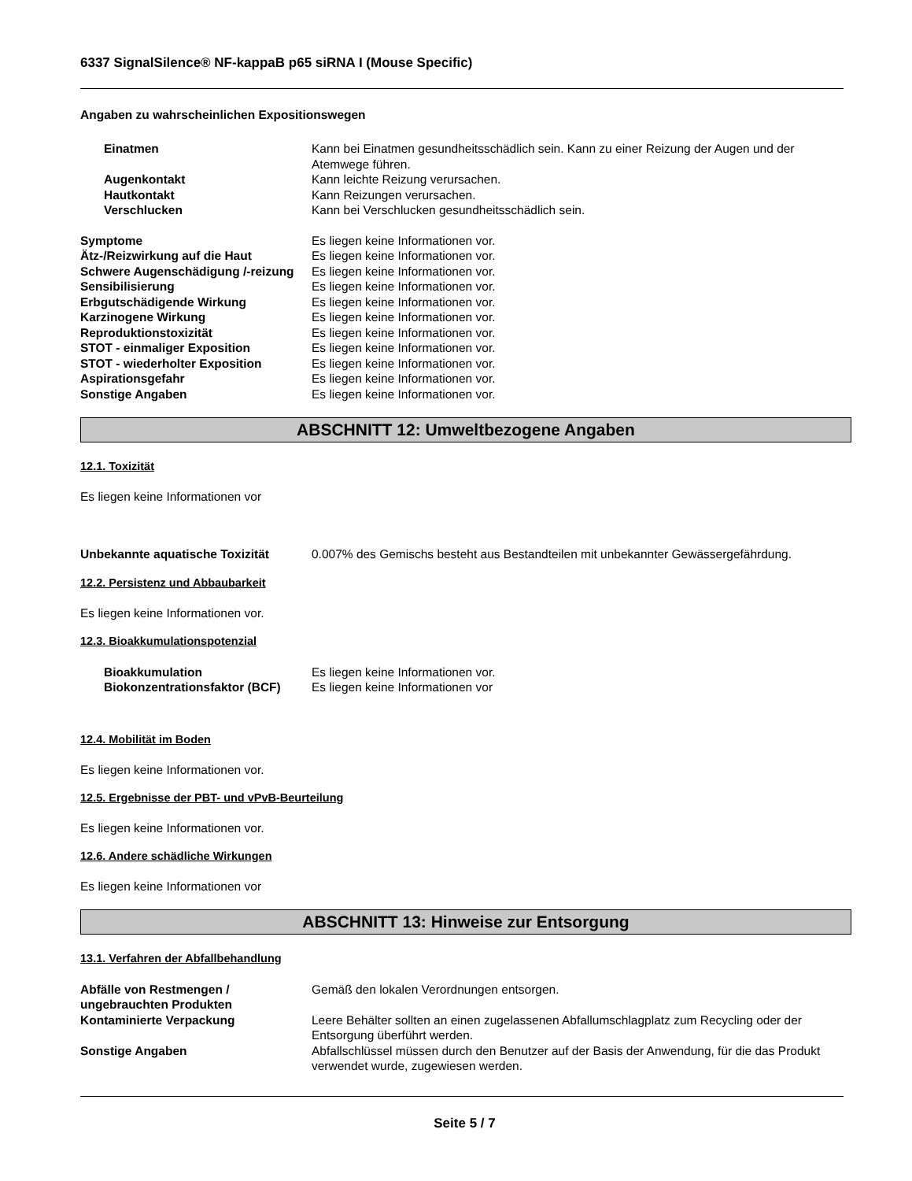6337 SignalSilence® NF-kappaB p65 siRNA I (Mouse Specific)
Angaben zu wahrscheinlichen Expositionswegen
Einatmen Kann bei Einatmen gesundheitsschädlich sein. Kann zu einer Reizung der Augen und der Atemwege führen.
Augenkontakt Kann leichte Reizung verursachen.
Hautkontakt Kann Reizungen verursachen.
Verschlucken Kann bei Verschlucken gesundheitsschädlich sein.
Symptome Es liegen keine Informationen vor.
Ätz-/Reizwirkung auf die Haut Es liegen keine Informationen vor.
Schwere Augenschädigung /-reizung
Es liegen keine Informationen vor.
Sensibilisierung Es liegen keine Informationen vor.
Erbgutschädigende Wirkung Es liegen keine Informationen vor.
Karzinogene Wirkung Es liegen keine Informationen vor.
Reproduktionstoxizität Es liegen keine Informationen vor.
STOT - einmaliger Exposition Es liegen keine Informationen vor.
STOT - wiederholter Exposition Es liegen keine Informationen vor.
Aspirationsgefahr Es liegen keine Informationen vor.
Sonstige Angaben Es liegen keine Informationen vor.
ABSCHNITT 12: Umweltbezogene Angaben
12.1. Toxizität
Es liegen keine Informationen vor
Unbekannte aquatische Toxizität 0.007% des Gemischs besteht aus Bestandteilen mit unbekannter Gewässergefährdung.
12.2. Persistenz und Abbaubarkeit
Es liegen keine Informationen vor.
12.3. Bioakkumulationspotenzial
Bioakkumulation Es liegen keine Informationen vor.
Biokonzentrationsfaktor (BCF)
Es liegen keine Informationen vor
12.4. Mobilität im Boden
Es liegen keine Informationen vor.
12.5. Ergebnisse der PBT- und vPvB-Beurteilung
Es liegen keine Informationen vor.
12.6. Andere schädliche Wirkungen
Es liegen keine Informationen vor
ABSCHNITT 13: Hinweise zur Entsorgung
13.1. Verfahren der Abfallbehandlung
Abfälle von Restmengen / ungebrauchten Produkten
Gemäß den lokalen Verordnungen entsorgen.
Kontaminierte Verpackung Leere Behälter sollten an einen zugelassenen Abfallumschlagplatz zum Recycling oder der Entsorgung überführt werden.
Sonstige Angaben Abfallschlüssel müssen durch den Benutzer auf der Basis der Anwendung, für die das Produkt verwendet wurde, zugewiesen werden.
Seite 5 / 7